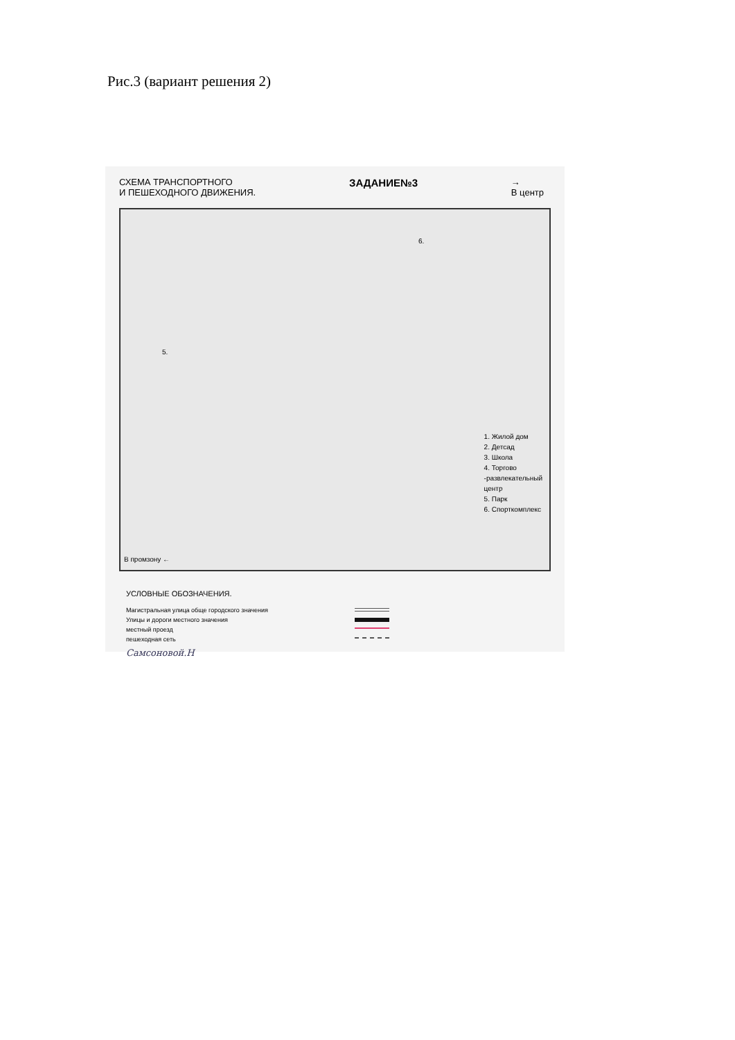Рис.3 (вариант решения 2)
СХЕМА ТРАНСПОРТНОГО
И ПЕШЕХОДНОГО ДВИЖЕНИЯ.
ЗАДАНИЕ№3
→
В центр
5.
6.
В промзону ←
1. Жилой дом
2. Детсад
3. Школа
4. Торгово
-развлекательный
центр
5. Парк
6. Спорткомплекс
УСЛОВНЫЕ ОБОЗНАЧЕНИЯ.
Магистральная улица обще городского значения
Улицы и дороги местного значения
местный проезд
пешеходная сеть
Самсоновой.Н